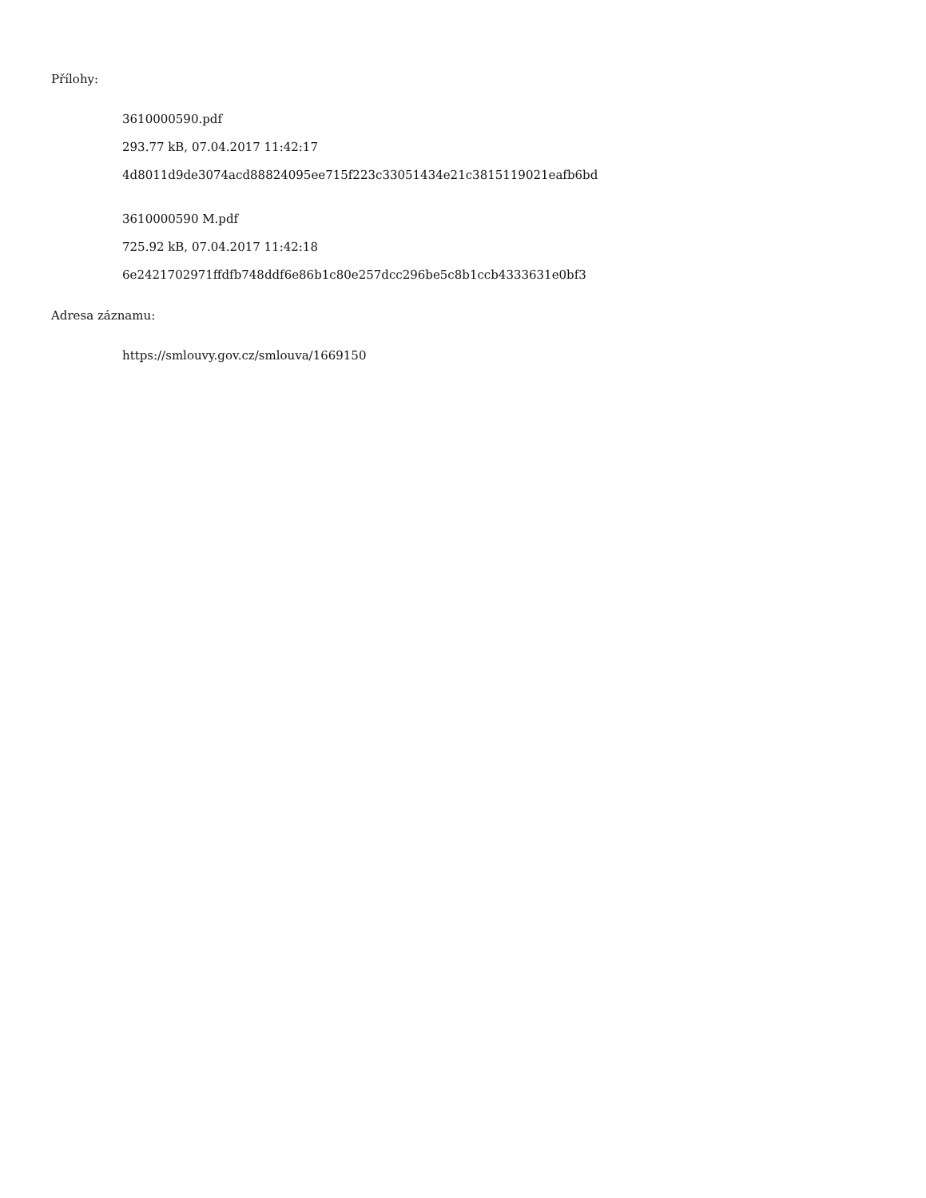Přílohy:
3610000590.pdf
293.77 kB, 07.04.2017 11:42:17
4d8011d9de3074acd88824095ee715f223c33051434e21c3815119021eafb6bd
3610000590 M.pdf
725.92 kB, 07.04.2017 11:42:18
6e2421702971ffdfb748ddf6e86b1c80e257dcc296be5c8b1ccb4333631e0bf3
Adresa záznamu:
https://smlouvy.gov.cz/smlouva/1669150